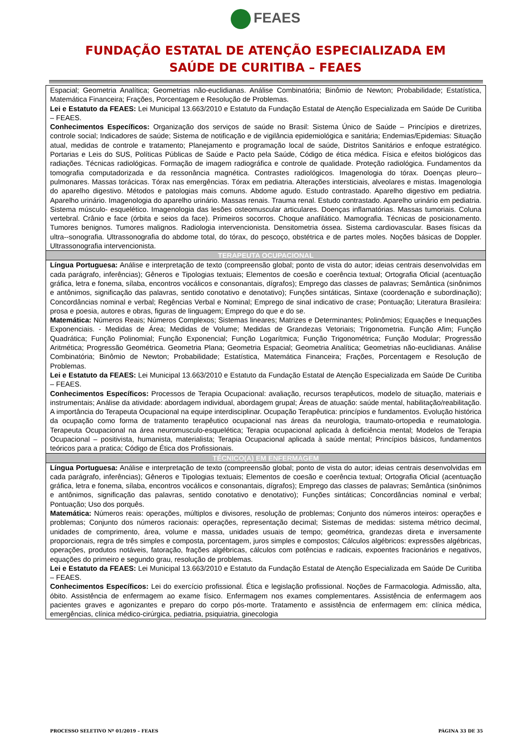FEAES
FUNDAÇÃO ESTATAL DE ATENÇÃO ESPECIALIZADA EM
SAÚDE DE CURITIBA – FEAES
| Espacial; Geometria Analítica; Geometrias não-euclidianas. Análise Combinatória; Binômio de Newton; Probabilidade; Estatística, Matemática Financeira; Frações, Porcentagem e Resolução de Problemas. Lei e Estatuto da FEAES: Lei Municipal 13.663/2010 e Estatuto da Fundação Estatal de Atenção Especializada em Saúde De Curitiba – FEAES. Conhecimentos Específicos: Organização dos serviços de saúde no Brasil: Sistema Único de Saúde – Princípios e diretrizes, controle social; Indicadores de saúde; Sistema de notificação e de vigilância epidemiológica e sanitária; Endemias/Epidemias: Situação atual, medidas de controle e tratamento; Planejamento e programação local de saúde, Distritos Sanitários e enfoque estratégico. Portarias e Leis do SUS, Políticas Públicas de Saúde e Pacto pela Saúde, Código de ética médica. Física e efeitos biológicos das radiações. Técnicas radiológicas. Formação de imagem radiográfica e controle de qualidade. Proteção radiológica. Fundamentos da tomografia computadorizada e da ressonância magnética. Contrastes radiológicos. Imagenologia do tórax. Doenças pleuro--pulmonares. Massas torácicas. Tórax nas emergências. Tórax em pediatria. Alterações intersticiais, alveolares e mistas. Imagenologia do aparelho digestivo. Métodos e patologias mais comuns. Abdome agudo. Estudo contrastado. Aparelho digestivo em pediatria. Aparelho urinário. Imagenologia do aparelho urinário. Massas renais. Trauma renal. Estudo contrastado. Aparelho urinário em pediatria. Sistema músculo- esquelético. Imagenologia das lesões osteomuscular articulares. Doenças inflamatórias. Massas tumoriais. Coluna vertebral. Crânio e face (órbita e seios da face). Primeiros socorros. Choque anafilático. Mamografia. Técnicas de posicionamento. Tumores benignos. Tumores malignos. Radiologia intervencionista. Densitometria óssea. Sistema cardiovascular. Bases físicas da ultra--sonografia. Ultrassonografia do abdome total, do tórax, do pescoço, obstétrica e de partes moles. Noções básicas de Doppler. Ultrassonografia intervencionista. |
| TERAPEUTA OCUPACIONAL |
| Língua Portuguesa: Análise e interpretação de texto (compreensão global; ponto de vista do autor; ideias centrais desenvolvidas em cada parágrafo, inferências); Gêneros e Tipologias textuais; Elementos de coesão e coerência textual; Ortografia Oficial (acentuação gráfica, letra e fonema, sílaba, encontros vocálicos e consonantais, dígrafos); Emprego das classes de palavras; Semântica (sinônimos e antônimos, significação das palavras, sentido conotativo e denotativo); Funções sintáticas, Sintaxe (coordenação e subordinação); Concordâncias nominal e verbal; Regências Verbal e Nominal; Emprego de sinal indicativo de crase; Pontuação; Literatura Brasileira: prosa e poesia, autores e obras, figuras de linguagem; Emprego do que e do se. Matemática: Números Reais; Números Complexos; Sistemas lineares; Matrizes e Determinantes; Polinômios; Equações e Inequações Exponenciais. - Medidas de Área; Medidas de Volume; Medidas de Grandezas Vetoriais; Trigonometria. Função Afim; Função Quadrática; Função Polinomial; Função Exponencial; Função Logarítmica; Função Trigonométrica; Função Modular; Progressão Aritmética; Progressão Geométrica. Geometria Plana; Geometria Espacial; Geometria Analítica; Geometrias não-euclidianas. Análise Combinatória; Binômio de Newton; Probabilidade; Estatística, Matemática Financeira; Frações, Porcentagem e Resolução de Problemas. Lei e Estatuto da FEAES: Lei Municipal 13.663/2010 e Estatuto da Fundação Estatal de Atenção Especializada em Saúde De Curitiba – FEAES. Conhecimentos Específicos: Processos de Terapia Ocupacional: avaliação, recursos terapêuticos, modelo de situação, materiais e instrumentais; Análise da atividade: abordagem individual, abordagem grupal; Áreas de atuação: saúde mental, habilitação/reabilitação. A importância do Terapeuta Ocupacional na equipe interdisciplinar. Ocupação Terapêutica: princípios e fundamentos. Evolução histórica da ocupação como forma de tratamento terapêutico ocupacional nas áreas da neurologia, traumato-ortopedia e reumatologia. Terapeuta Ocupacional na área neuromusculo-esquelética; Terapia ocupacional aplicada à deficiência mental; Modelos de Terapia Ocupacional – positivista, humanista, materialista; Terapia Ocupacional aplicada à saúde mental; Princípios básicos, fundamentos teóricos para a pratica; Código de Ética dos Profissionais. |
| TÉCNICO(A) EM ENFERMAGEM |
| Língua Portuguesa: Análise e interpretação de texto (compreensão global; ponto de vista do autor; ideias centrais desenvolvidas em cada parágrafo, inferências); Gêneros e Tipologias textuais; Elementos de coesão e coerência textual; Ortografia Oficial (acentuação gráfica, letra e fonema, sílaba, encontros vocálicos e consonantais, dígrafos); Emprego das classes de palavras; Semântica (sinônimos e antônimos, significação das palavras, sentido conotativo e denotativo); Funções sintáticas; Concordâncias nominal e verbal; Pontuação; Uso dos porquês. Matemática: Números reais: operações, múltiplos e divisores, resolução de problemas; Conjunto dos números inteiros: operações e problemas; Conjunto dos números racionais: operações, representação decimal; Sistemas de medidas: sistema métrico decimal, unidades de comprimento, área, volume e massa, unidades usuais de tempo; geométrica, grandezas direta e inversamente proporcionais, regra de três simples e composta, porcentagem, juros simples e compostos; Cálculos algébricos: expressões algébricas, operações, produtos notáveis, fatoração, frações algébricas, cálculos com potências e radicais, expoentes fracionários e negativos, equações do primeiro e segundo grau, resolução de problemas. Lei e Estatuto da FEAES: Lei Municipal 13.663/2010 e Estatuto da Fundação Estatal de Atenção Especializada em Saúde De Curitiba – FEAES. Conhecimentos Específicos: Lei do exercício profissional. Ética e legislação profissional. Noções de Farmacologia. Admissão, alta, óbito. Assistência de enfermagem ao exame físico. Enfermagem nos exames complementares. Assistência de enfermagem aos pacientes graves e agonizantes e preparo do corpo pós-morte. Tratamento e assistência de enfermagem em: clínica médica, emergências, clínica médico-cirúrgica, pediatria, psiquiatria, ginecologia |
PROCESSO SELETIVO Nº 01/2019 – FEAES PÁGINA 33 DE 35